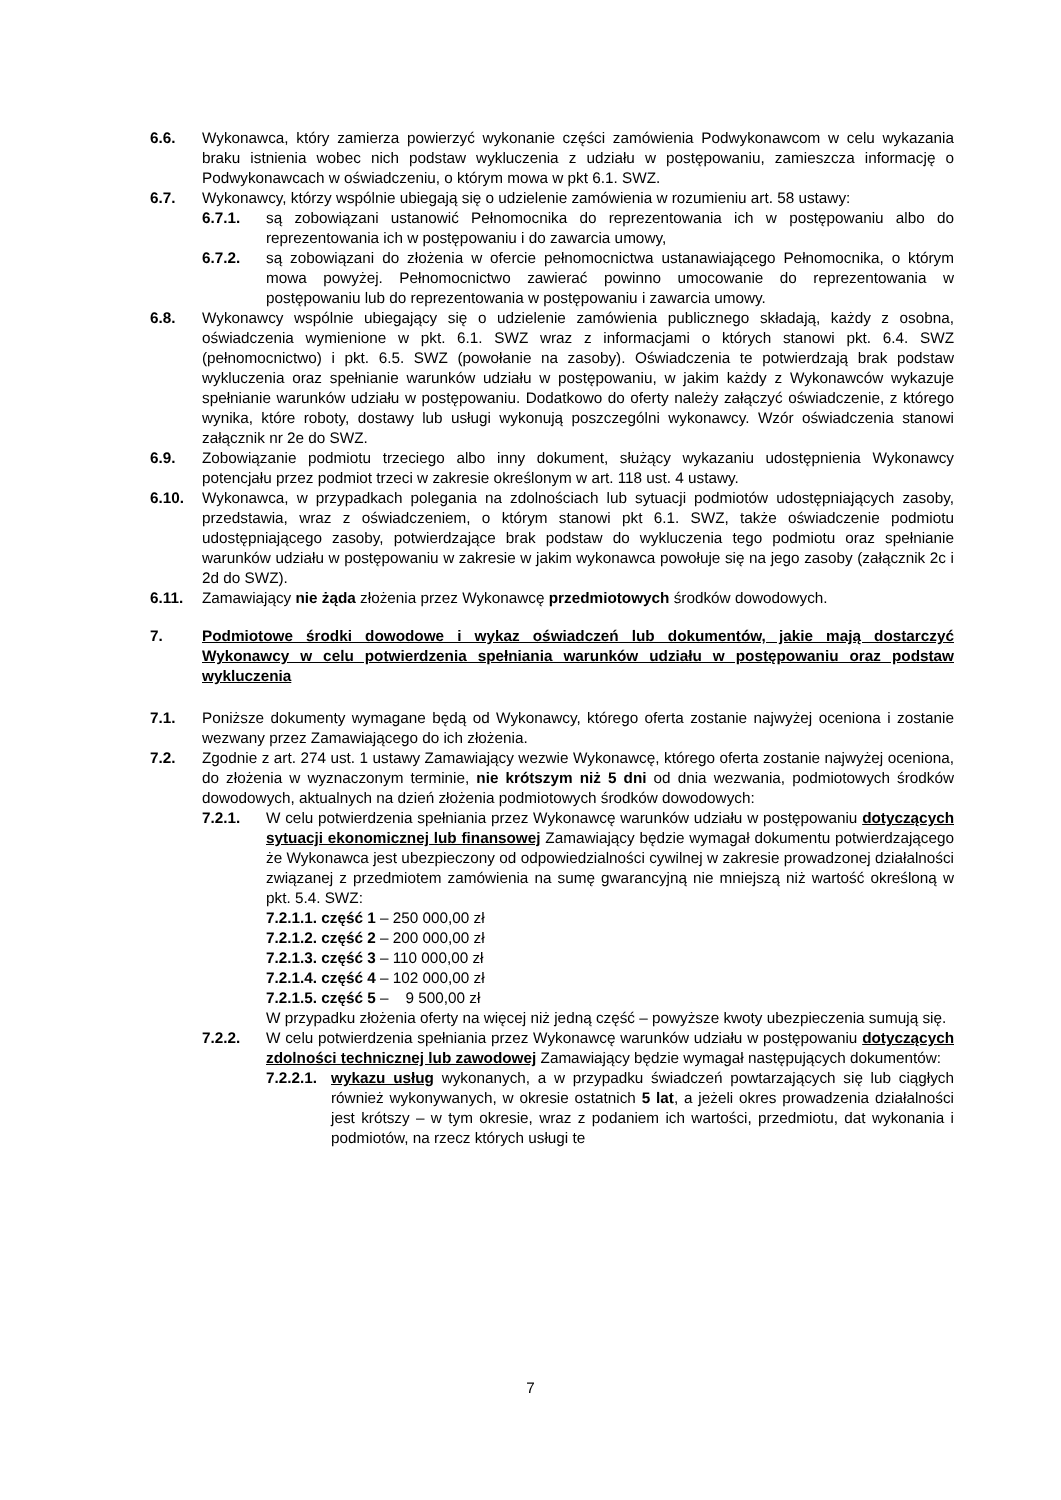6.6. Wykonawca, który zamierza powierzyć wykonanie części zamówienia Podwykonawcom w celu wykazania braku istnienia wobec nich podstaw wykluczenia z udziału w postępowaniu, zamieszcza informację o Podwykonawcach w oświadczeniu, o którym mowa w pkt 6.1. SWZ.
6.7. Wykonawcy, którzy wspólnie ubiegają się o udzielenie zamówienia w rozumieniu art. 58 ustawy:
6.7.1. są zobowiązani ustanowić Pełnomocnika do reprezentowania ich w postępowaniu albo do reprezentowania ich w postępowaniu i do zawarcia umowy,
6.7.2. są zobowiązani do złożenia w ofercie pełnomocnictwa ustanawiającego Pełnomocnika, o którym mowa powyżej. Pełnomocnictwo zawierać powinno umocowanie do reprezentowania w postępowaniu lub do reprezentowania w postępowaniu i zawarcia umowy.
6.8. Wykonawcy wspólnie ubiegający się o udzielenie zamówienia publicznego składają, każdy z osobna, oświadczenia wymienione w pkt. 6.1. SWZ wraz z informacjami o których stanowi pkt. 6.4. SWZ (pełnomocnictwo) i pkt. 6.5. SWZ (powołanie na zasoby). Oświadczenia te potwierdzają brak podstaw wykluczenia oraz spełnianie warunków udziału w postępowaniu, w jakim każdy z Wykonawców wykazuje spełnianie warunków udziału w postępowaniu. Dodatkowo do oferty należy załączyć oświadczenie, z którego wynika, które roboty, dostawy lub usługi wykonują poszczególni wykonawcy. Wzór oświadczenia stanowi załącznik nr 2e do SWZ.
6.9. Zobowiązanie podmiotu trzeciego albo inny dokument, służący wykazaniu udostępnienia Wykonawcy potencjału przez podmiot trzeci w zakresie określonym w art. 118 ust. 4 ustawy.
6.10. Wykonawca, w przypadkach polegania na zdolnościach lub sytuacji podmiotów udostępniających zasoby, przedstawia, wraz z oświadczeniem, o którym stanowi pkt 6.1. SWZ, także oświadczenie podmiotu udostępniającego zasoby, potwierdzające brak podstaw do wykluczenia tego podmiotu oraz spełnianie warunków udziału w postępowaniu w zakresie w jakim wykonawca powołuje się na jego zasoby (załącznik 2c i 2d do SWZ).
6.11. Zamawiający nie żąda złożenia przez Wykonawcę przedmiotowych środków dowodowych.
7. Podmiotowe środki dowodowe i wykaz oświadczeń lub dokumentów, jakie mają dostarczyć Wykonawcy w celu potwierdzenia spełniania warunków udziału w postępowaniu oraz podstaw wykluczenia
7.1. Poniższe dokumenty wymagane będą od Wykonawcy, którego oferta zostanie najwyżej oceniona i zostanie wezwany przez Zamawiającego do ich złożenia.
7.2. Zgodnie z art. 274 ust. 1 ustawy Zamawiający wezwie Wykonawcę, którego oferta zostanie najwyżej oceniona, do złożenia w wyznaczonym terminie, nie krótszym niż 5 dni od dnia wezwania, podmiotowych środków dowodowych, aktualnych na dzień złożenia podmiotowych środków dowodowych:
7.2.1. W celu potwierdzenia spełniania przez Wykonawcę warunków udziału w postępowaniu dotyczących sytuacji ekonomicznej lub finansowej Zamawiający będzie wymagał dokumentu potwierdzającego że Wykonawca jest ubezpieczony od odpowiedzialności cywilnej w zakresie prowadzonej działalności związanej z przedmiotem zamówienia na sumę gwarancyjną nie mniejszą niż wartość określoną w pkt. 5.4. SWZ:
7.2.1.1. część 1 – 250 000,00 zł
7.2.1.2. część 2 – 200 000,00 zł
7.2.1.3. część 3 – 110 000,00 zł
7.2.1.4. część 4 – 102 000,00 zł
7.2.1.5. część 5 – 9 500,00 zł
W przypadku złożenia oferty na więcej niż jedną część – powyższe kwoty ubezpieczenia sumują się.
7.2.2. W celu potwierdzenia spełniania przez Wykonawcę warunków udziału w postępowaniu dotyczących zdolności technicznej lub zawodowej Zamawiający będzie wymagał następujących dokumentów:
7.2.2.1. wykazu usług wykonanych, a w przypadku świadczeń powtarzających się lub ciągłych również wykonywanych, w okresie ostatnich 5 lat, a jeżeli okres prowadzenia działalności jest krótszy – w tym okresie, wraz z podaniem ich wartości, przedmiotu, dat wykonania i podmiotów, na rzecz których usługi te
7